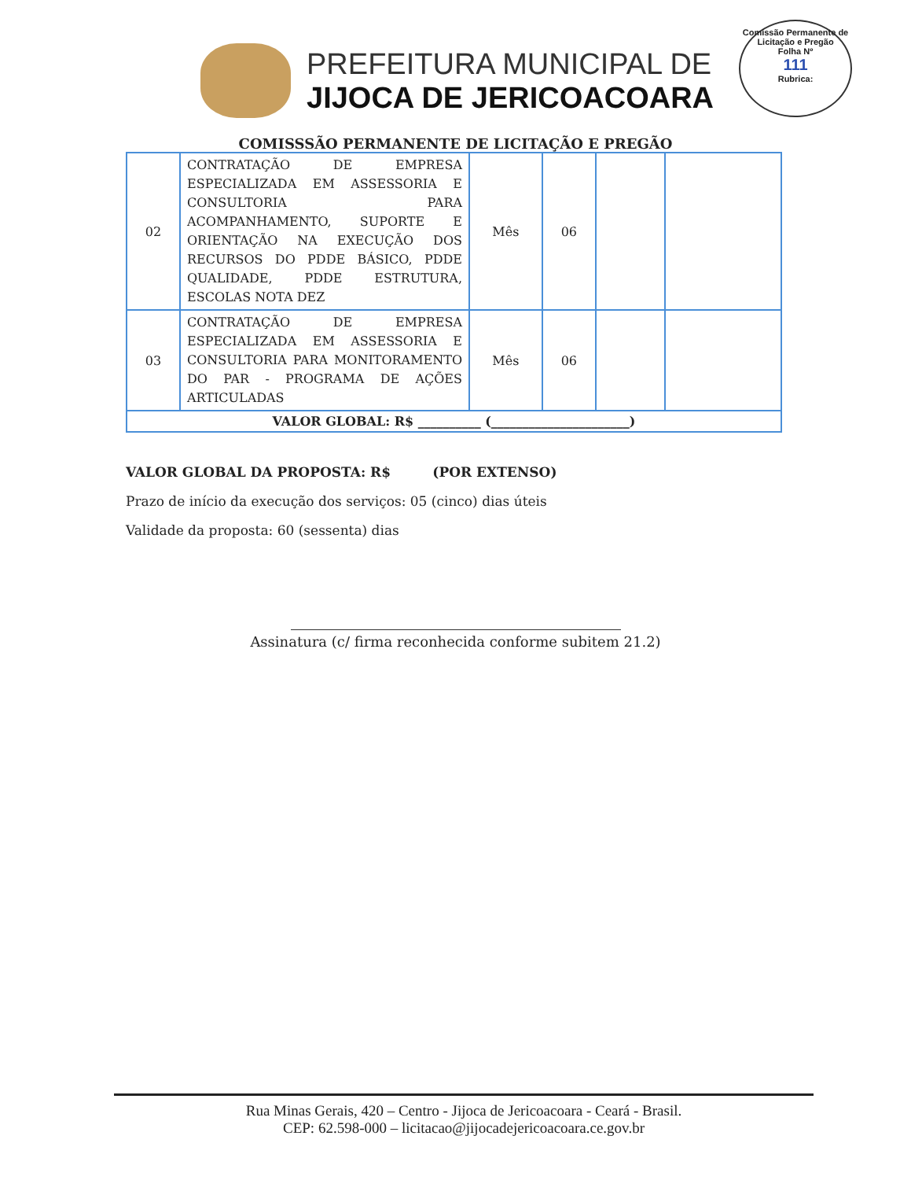PREFEITURA MUNICIPAL DE
JIJOCA DE JERICOACOARA
Comissão Permanente de Licitação e Pregão
Folha Nº
111
Rubrica:
COMISSSÃO PERMANENTE DE LICITAÇÃO E PREGÃO
| 02 | CONTRATAÇÃO DE EMPRESA ESPECIALIZADA EM ASSESSORIA E CONSULTORIA PARA ACOMPANHAMENTO, SUPORTE E ORIENTAÇÃO NA EXECUÇÃO DOS RECURSOS DO PDDE BÁSICO, PDDE QUALIDADE, PDDE ESTRUTURA, ESCOLAS NOTA DEZ | Mês | 06 | | |
| 03 | CONTRATAÇÃO DE EMPRESA ESPECIALIZADA EM ASSESSORIA E CONSULTORIA PARA MONITORAMENTO DO PAR - PROGRAMA DE AÇÕES ARTICULADAS | Mês | 06 | | |
| VALOR GLOBAL: R$ __________ (______________________) | | | | | |
VALOR GLOBAL DA PROPOSTA: R$ (POR EXTENSO)
Prazo de início da execução dos serviços: 05 (cinco) dias úteis
Validade da proposta: 60 (sessenta) dias
Assinatura (c/ firma reconhecida conforme subitem 21.2)
Rua Minas Gerais, 420 – Centro - Jijoca de Jericoacoara - Ceará - Brasil.
CEP: 62.598-000 – licitacao@jijocadejericoacoara.ce.gov.br